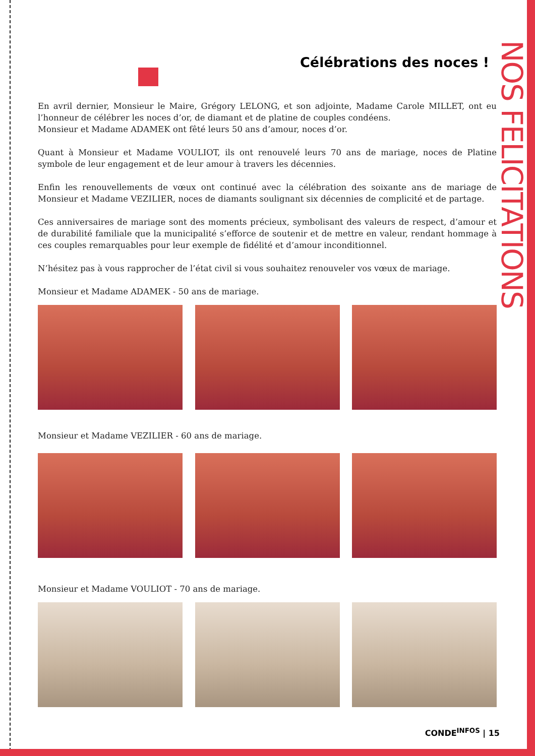NOS FELICITATIONS
Célébrations des noces !
En avril dernier, Monsieur le Maire, Grégory LELONG, et son adjointe, Madame Carole MILLET, ont eu l’honneur de célébrer les noces d’or, de diamant et de platine de couples condéens.
Monsieur et Madame ADAMEK ont fêté leurs 50 ans d’amour, noces d’or.
Quant à Monsieur et Madame VOULIOT, ils ont renouvelé leurs 70 ans de mariage, noces de Platine symbole de leur engagement et de leur amour à travers les décennies.
Enfin les renouvellements de vœux ont continué avec la célébration des soixante ans de mariage de Monsieur et Madame VEZILIER, noces de diamants soulignant six décennies de complicité et de partage.
Ces anniversaires de mariage sont des moments précieux, symbolisant des valeurs de respect, d’amour et de durabilité familiale que la municipalité s’efforce de soutenir et de mettre en valeur, rendant hommage à ces couples remarquables pour leur exemple de fidélité et d’amour inconditionnel.
N’hésitez pas à vous rapprocher de l’état civil si vous souhaitez renouveler vos vœux de mariage.
Monsieur et Madame ADAMEK - 50 ans de mariage.
Monsieur et Madame VEZILIER - 60 ans de mariage.
Monsieur et Madame VOULIOT - 70 ans de mariage.
CONDE<sup>INFOS</sup> | 15